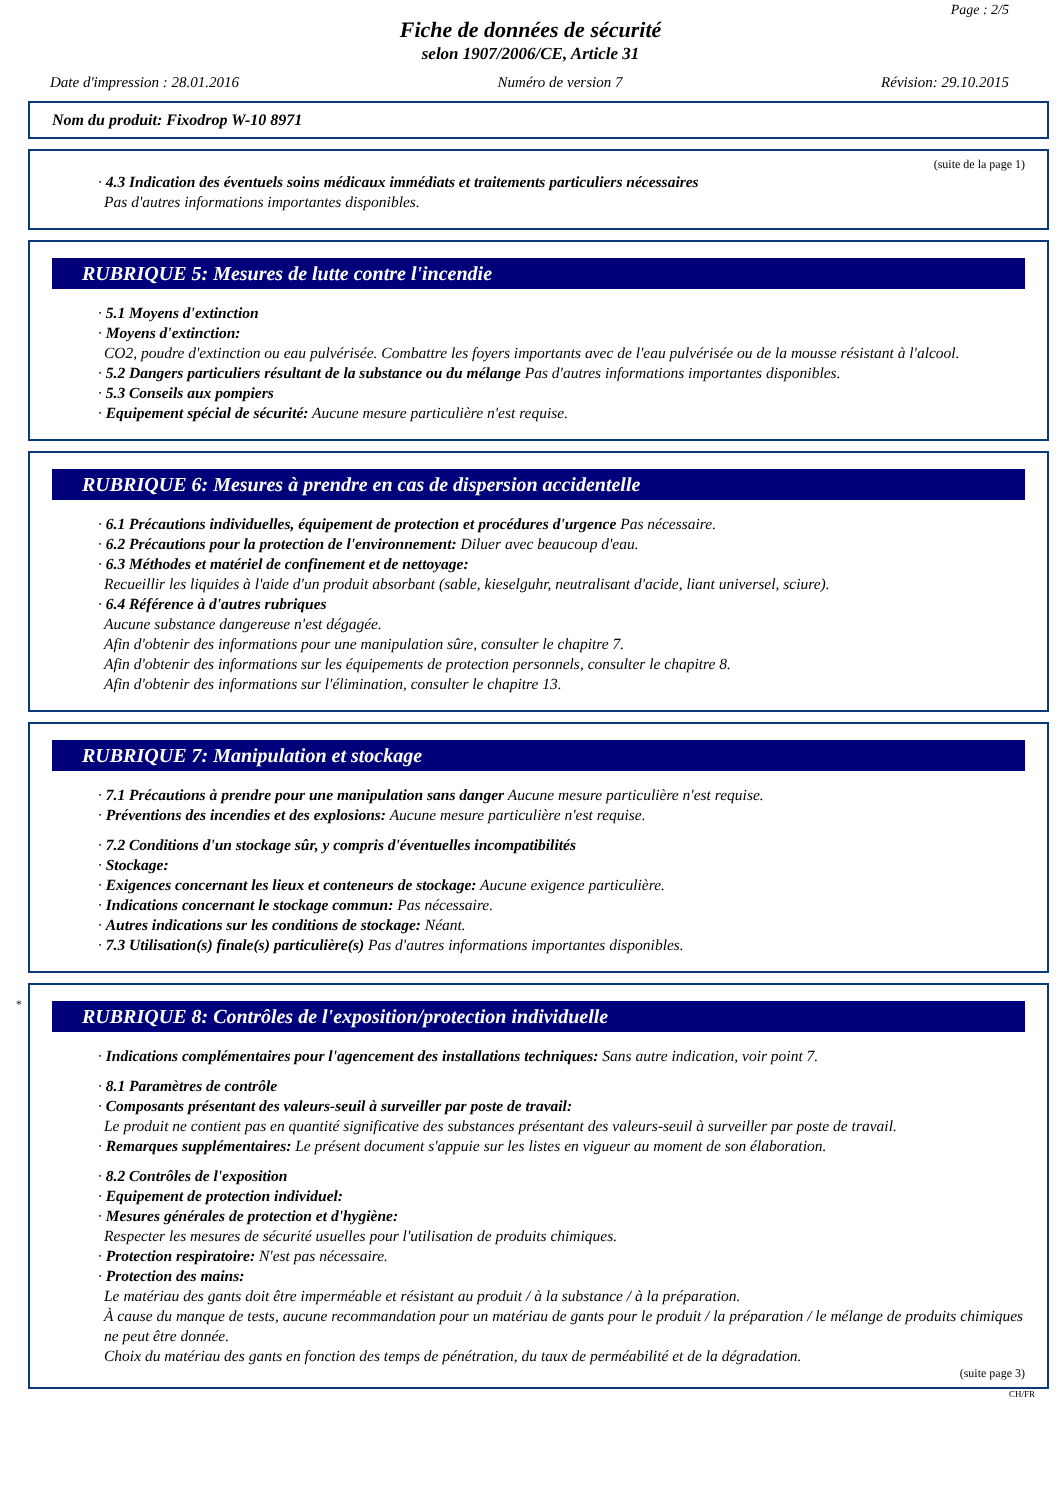Page : 2/5
Fiche de données de sécurité
selon 1907/2006/CE, Article 31
Date d'impression : 28.01.2016 Numéro de version 7 Révision: 29.10.2015
Nom du produit: Fixodrop W-10 8971
(suite de la page 1)
· 4.3 Indication des éventuels soins médicaux immédiats et traitements particuliers nécessaires
Pas d'autres informations importantes disponibles.
RUBRIQUE 5: Mesures de lutte contre l'incendie
· 5.1 Moyens d'extinction
· Moyens d'extinction:
CO2, poudre d'extinction ou eau pulvérisée. Combattre les foyers importants avec de l'eau pulvérisée ou de la mousse résistant à l'alcool.
· 5.2 Dangers particuliers résultant de la substance ou du mélange Pas d'autres informations importantes disponibles.
· 5.3 Conseils aux pompiers
· Equipement spécial de sécurité: Aucune mesure particulière n'est requise.
RUBRIQUE 6: Mesures à prendre en cas de dispersion accidentelle
· 6.1 Précautions individuelles, équipement de protection et procédures d'urgence Pas nécessaire.
· 6.2 Précautions pour la protection de l'environnement: Diluer avec beaucoup d'eau.
· 6.3 Méthodes et matériel de confinement et de nettoyage:
Recueillir les liquides à l'aide d'un produit absorbant (sable, kieselguhr, neutralisant d'acide, liant universel, sciure).
· 6.4 Référence à d'autres rubriques
Aucune substance dangereuse n'est dégagée.
Afin d'obtenir des informations pour une manipulation sûre, consulter le chapitre 7.
Afin d'obtenir des informations sur les équipements de protection personnels, consulter le chapitre 8.
Afin d'obtenir des informations sur l'élimination, consulter le chapitre 13.
RUBRIQUE 7: Manipulation et stockage
· 7.1 Précautions à prendre pour une manipulation sans danger Aucune mesure particulière n'est requise.
· Préventions des incendies et des explosions: Aucune mesure particulière n'est requise.
· 7.2 Conditions d'un stockage sûr, y compris d'éventuelles incompatibilités
· Stockage:
· Exigences concernant les lieux et conteneurs de stockage: Aucune exigence particulière.
· Indications concernant le stockage commun: Pas nécessaire.
· Autres indications sur les conditions de stockage: Néant.
· 7.3 Utilisation(s) finale(s) particulière(s) Pas d'autres informations importantes disponibles.
*
RUBRIQUE 8: Contrôles de l'exposition/protection individuelle
· Indications complémentaires pour l'agencement des installations techniques: Sans autre indication, voir point 7.
· 8.1 Paramètres de contrôle
· Composants présentant des valeurs-seuil à surveiller par poste de travail:
Le produit ne contient pas en quantité significative des substances présentant des valeurs-seuil à surveiller par poste de travail.
· Remarques supplémentaires: Le présent document s'appuie sur les listes en vigueur au moment de son élaboration.
· 8.2 Contrôles de l'exposition
· Equipement de protection individuel:
· Mesures générales de protection et d'hygiène:
Respecter les mesures de sécurité usuelles pour l'utilisation de produits chimiques.
· Protection respiratoire: N'est pas nécessaire.
· Protection des mains:
Le matériau des gants doit être imperméable et résistant au produit / à la substance / à la préparation.
À cause du manque de tests, aucune recommandation pour un matériau de gants pour le produit / la préparation / le mélange de produits chimiques ne peut être donnée.
Choix du matériau des gants en fonction des temps de pénétration, du taux de perméabilité et de la dégradation.
(suite page 3)
CH/FR